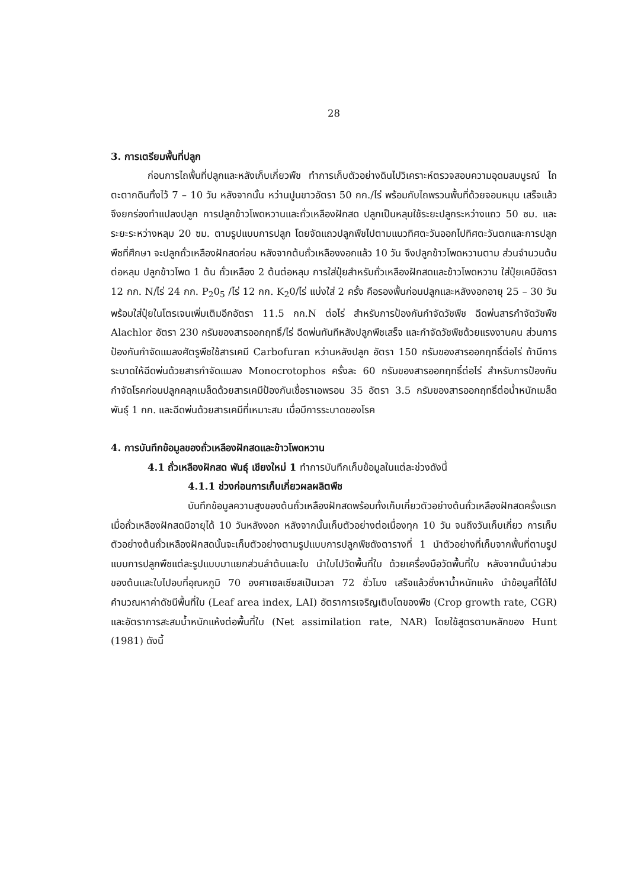28
3. การเตรียมพื้นที่ปลูก
ก่อนการไถพื้นที่ปลูกและหลังเก็บเกี่ยวพืช ทำการเก็บตัวอย่างดินไปวิเคราะห์ตรวจสอบความอุดมสมบูรณ์ ไถตะตากดินทิ้งไว้ 7 – 10 วัน หลังจากนั้น หว่านปูนขาวอัตรา 50 กก./ไร่ พร้อมกับไถพรวนพื้นที่ด้วยจอบหมุน เสร็จแล้วจึงยกร่องทำแปลงปลูก การปลูกข้าวโพดหวานและถั่วเหลืองฝักสด ปลูกเป็นหลุมใช้ระยะปลูกระหว่างแถว 50 ซม. และระยะระหว่างหลุม 20 ซม. ตามรูปแบบการปลูก โดยจัดแถวปลูกพืชไปตามแนวทิศตะวันออกไปทิศตะวันตกและการปลูกพืชที่ศึกษา จะปลูกถั่วเหลืองฝักสดก่อน หลังจากต้นถั่วเหลืองงอกแล้ว 10 วัน จึงปลูกข้าวโพดหวานตาม ส่วนจำนวนต้นต่อหลุม ปลูกข้าวโพด 1 ต้น ถั่วเหลือง 2 ต้นต่อหลุม การใส่ปุ๋ยสำหรับถั่วเหลืองฝักสดและข้าวโพดหวาน ใส่ปุ๋ยเคมีอัตรา 12 กก. N/ไร่ 24 กก. P<sub>2</sub>0<sub>5</sub> /ไร่ 12 กก. K<sub>2</sub>0/ไร่ แบ่งใส่ 2 ครั้ง คือรองพื้นก่อนปลูกและหลังงอกอายุ 25 – 30 วันพร้อมใส่ปุ๋ยในโตรเจนเพิ่มเติมอีกอัตรา 11.5 กก.N ต่อไร่ สำหรับการป้องกันกำจัดวัชพืช ฉีดพ่นสารกำจัดวัชพืช Alachlor อัตรา 230 กรัมของสารออกฤทธิ์/ไร่ ฉีดพ่นทันทีหลังปลูกพืชเสร็จ และกำจัดวัชพืชด้วยแรงงานคน ส่วนการป้องกันกำจัดแมลงศัตรูพืชใช้สารเคมี Carbofuran หว่านหลังปลูก อัตรา 150 กรัมของสารออกฤทธิ์ต่อไร่ ถ้ามีการระบาดให้ฉีดพ่นด้วยสารกำจัดแมลง Monocrotophos ครั้งละ 60 กรัมของสารออกฤทธิ์ต่อไร่ สำหรับการป้องกันกำจัดโรคก่อนปลูกคลุกเมล็ดด้วยสารเคมีป้องกันเชื้อราเอพรอน 35 อัตรา 3.5 กรัมของสารออกฤทธิ์ต่อน้ำหนักเมล็ดพันธุ์ 1 กก. และฉีดพ่นด้วยสารเคมีที่เหมาะสม เมื่อมีการระบาดของโรค
4. การบันทึกข้อมูลของถั่วเหลืองฝักสดและข้าวโพดหวาน
4.1 ถั่วเหลืองฝักสด พันธุ์ เชียงใหม่ 1 ทำการบันทึกเก็บข้อมูลในแต่ละช่วงดังนี้
4.1.1 ช่วงก่อนการเก็บเกี่ยวผลผลิตพืช
บันทึกข้อมูลความสูงของต้นถั่วเหลืองฝักสดพร้อมทั้งเก็บเกี่ยวตัวอย่างต้นถั่วเหลืองฝักสดครั้งแรก เมื่อถั่วเหลืองฝักสดมีอายุได้ 10 วันหลังงอก หลังจากนั้นเก็บตัวอย่างต่อเนื่องทุก 10 วัน จนถึงวันเก็บเกี่ยว การเก็บตัวอย่างต้นถั่วเหลืองฝักสดนั้นจะเก็บตัวอย่างตามรูปแบบการปลูกพืชดังตารางที่ 1 นำตัวอย่างที่เก็บจากพื้นที่ตามรูปแบบการปลูกพืชแต่ละรูปแบบมาแยกส่วนลำต้นและใบ นำใบไปวัดพื้นที่ใบ ด้วยเครื่องมือวัดพื้นที่ใบ หลังจากนั้นนำส่วนของต้นและใบไปอบที่อุณหภูมิ 70 องศาเซลเซียสเป็นเวลา 72 ชั่วโมง เสร็จแล้วชั่งหาน้ำหนักแห้ง นำข้อมูลที่ได้ไปคำนวณหาค่าดัชนีพื้นที่ใบ (Leaf area index, LAI) อัตราการเจริญเติบโตของพืช (Crop growth rate, CGR) และอัตราการสะสมน้ำหนักแห้งต่อพื้นที่ใบ (Net assimilation rate, NAR) โดยใช้สูตรตามหลักของ Hunt (1981) ดังนี้